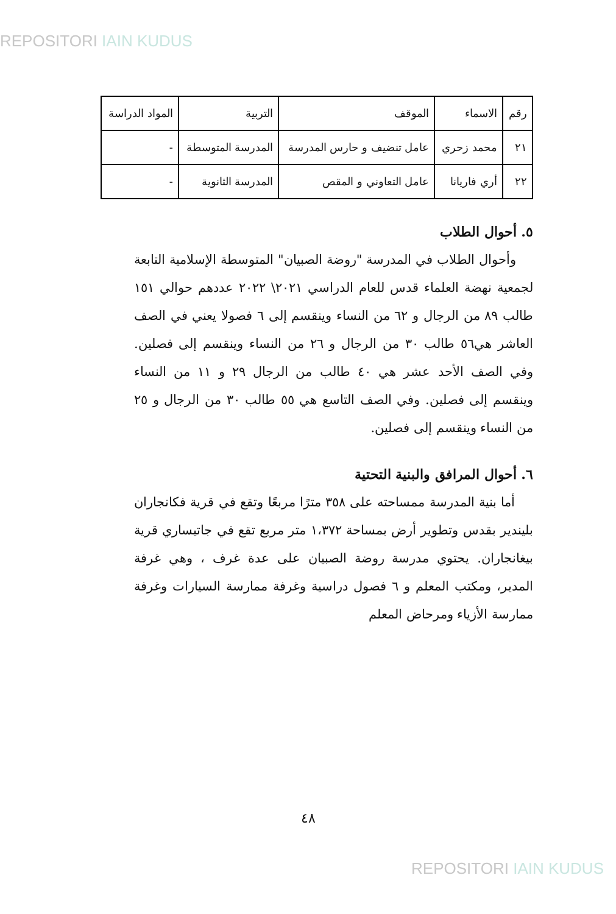REPOSITORI IAIN KUDUS
| رقم | الاسماء | الموقف | التربية | المواد الدراسة |
| ٢١ | محمد زحري | عامل تنضيف و حارس المدرسة | المدرسة المتوسطة | - |
| ٢٢ | أري فاريانا | عامل التعاوني و المقص | المدرسة الثانوية | - |
٥. أحوال الطلاب
وأحوال الطلاب في المدرسة "روضة الصبيان" المتوسطة الإسلامية التابعة لجمعية نهضة العلماء قدس للعام الدراسي ٢٠٢١\ ٢٠٢٢ عددهم حوالي ١٥١ طالب ٨٩ من الرجال و ٦٢ من النساء وينقسم إلى ٦ فصولا يعني في الصف العاشر هي٥٦ طالب ٣٠ من الرجال و ٢٦ من النساء وينقسم إلى فصلين. وفي الصف الأحد عشر هي ٤٠ طالب من الرجال ٢٩ و ١١ من النساء وينقسم إلى فصلين. وفي الصف التاسع هي ٥٥ طالب ٣٠ من الرجال و ٢٥ من النساء وينقسم إلى فصلين.
٦. أحوال المرافق والبنية التحتية
أما بنية المدرسة ممساحته على ٣٥٨ مترًا مربعًا وتقع في قرية فكانجاران بليندير بقدس وتطوير أرض بمساحة ١،٣٧٢ متر مربع تقع في جاتيساري قرية بيغانجاران. يحتوي مدرسة روضة الصبيان على عدة غرف ، وهي غرفة المدير، ومكتب المعلم و ٦ فصول دراسية وغرفة ممارسة السيارات وغرفة ممارسة الأزياء ومرحاض المعلم
٤٨
REPOSITORI IAIN KUDUS